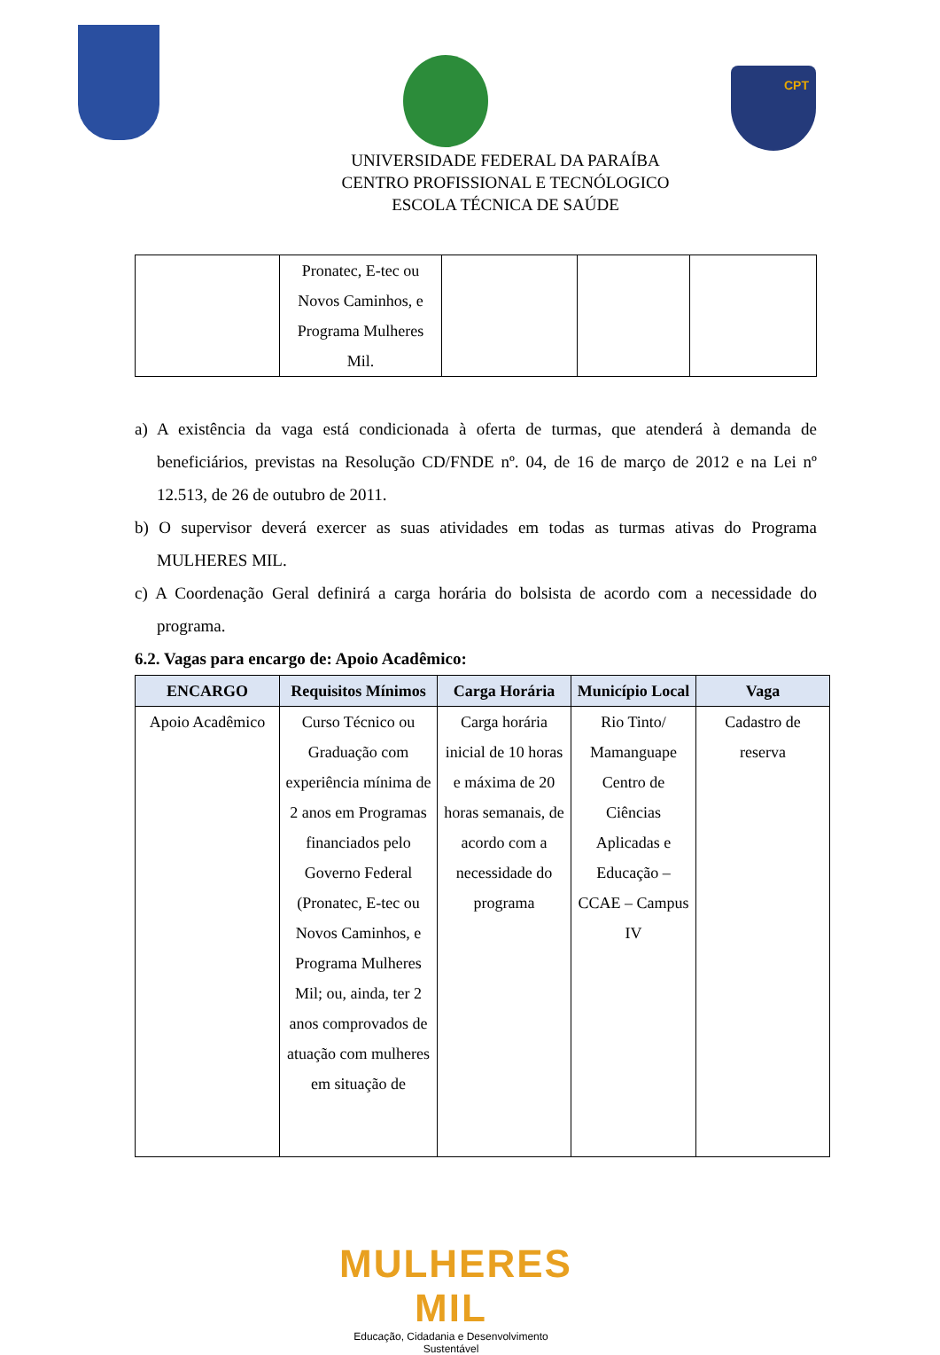CPT
UNIVERSIDADE FEDERAL DA PARAÍBA
CENTRO PROFISSIONAL E TECNÓLOGICO
ESCOLA TÉCNICA DE SAÚDE
| | Pronatec, E-tec ou Novos Caminhos, e Programa Mulheres Mil. | | | |
a) A existência da vaga está condicionada à oferta de turmas, que atenderá à demanda de beneficiários, previstas na Resolução CD/FNDE nº. 04, de 16 de março de 2012 e na Lei nº 12.513, de 26 de outubro de 2011.
b) O supervisor deverá exercer as suas atividades em todas as turmas ativas do Programa MULHERES MIL.
c) A Coordenação Geral definirá a carga horária do bolsista de acordo com a necessidade do programa.
6.2. Vagas para encargo de: Apoio Acadêmico:
| ENCARGO | Requisitos Mínimos | Carga Horária | Município Local | Vaga |
| --- | --- | --- | --- | --- |
| Apoio Acadêmico | Curso Técnico ou Graduação com experiência mínima de 2 anos em Programas financiados pelo Governo Federal (Pronatec, E-tec ou Novos Caminhos, e Programa Mulheres Mil; ou, ainda, ter 2 anos comprovados de atuação com mulheres em situação de | Carga horária inicial de 10 horas e máxima de 20 horas semanais, de acordo com a necessidade do programa | Rio Tinto/ Mamanguape Centro de Ciências Aplicadas e Educação – CCAE – Campus IV | Cadastro de reserva |
MULHERES MIL
Educação, Cidadania e Desenvolvimento Sustentável